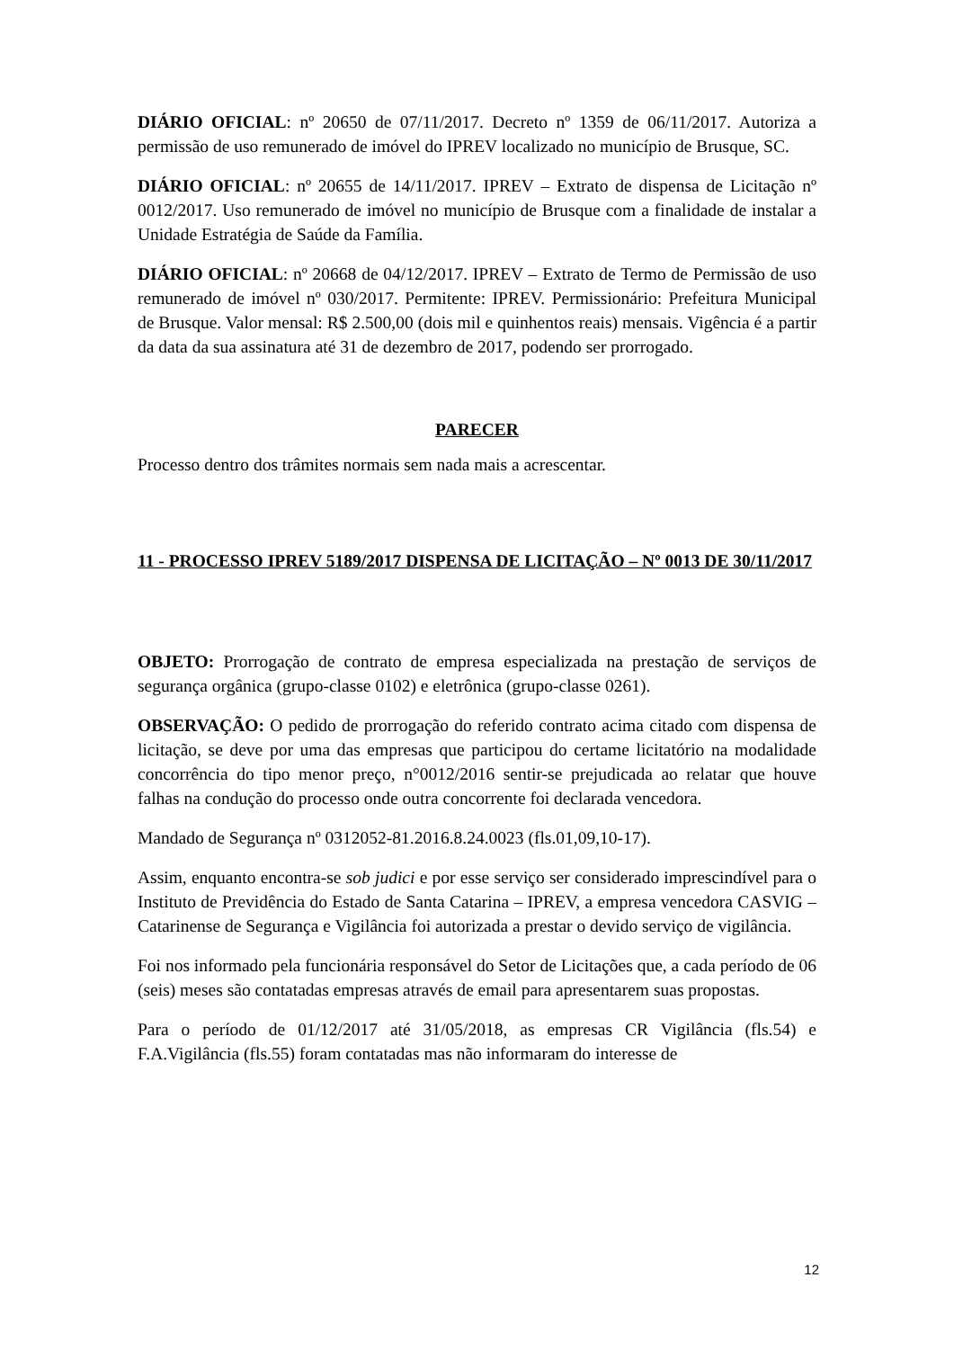DIÁRIO OFICIAL: nº 20650 de 07/11/2017. Decreto nº 1359 de 06/11/2017. Autoriza a permissão de uso remunerado de imóvel do IPREV localizado no município de Brusque, SC.
DIÁRIO OFICIAL: nº 20655 de 14/11/2017. IPREV – Extrato de dispensa de Licitação nº 0012/2017. Uso remunerado de imóvel no município de Brusque com a finalidade de instalar a Unidade Estratégia de Saúde da Família.
DIÁRIO OFICIAL: nº 20668 de 04/12/2017. IPREV – Extrato de Termo de Permissão de uso remunerado de imóvel nº 030/2017. Permitente: IPREV. Permissionário: Prefeitura Municipal de Brusque. Valor mensal: R$ 2.500,00 (dois mil e quinhentos reais) mensais. Vigência é a partir da data da sua assinatura até 31 de dezembro de 2017, podendo ser prorrogado.
PARECER
Processo dentro dos trâmites normais sem nada mais a acrescentar.
11 - PROCESSO IPREV 5189/2017 DISPENSA DE LICITAÇÃO – Nº 0013 DE 30/11/2017
OBJETO: Prorrogação de contrato de empresa especializada na prestação de serviços de segurança orgânica (grupo-classe 0102) e eletrônica (grupo-classe 0261).
OBSERVAÇÃO: O pedido de prorrogação do referido contrato acima citado com dispensa de licitação, se deve por uma das empresas que participou do certame licitatório na modalidade concorrência do tipo menor preço, n°0012/2016 sentir-se prejudicada ao relatar que houve falhas na condução do processo onde outra concorrente foi declarada vencedora.
Mandado de Segurança nº 0312052-81.2016.8.24.0023 (fls.01,09,10-17).
Assim, enquanto encontra-se sob judici e por esse serviço ser considerado imprescindível para o Instituto de Previdência do Estado de Santa Catarina – IPREV, a empresa vencedora CASVIG – Catarinense de Segurança e Vigilância foi autorizada a prestar o devido serviço de vigilância.
Foi nos informado pela funcionária responsável do Setor de Licitações que, a cada período de 06 (seis) meses são contatadas empresas através de email para apresentarem suas propostas.
Para o período de 01/12/2017 até 31/05/2018, as empresas CR Vigilância (fls.54) e F.A.Vigilância (fls.55) foram contatadas mas não informaram do interesse de
12